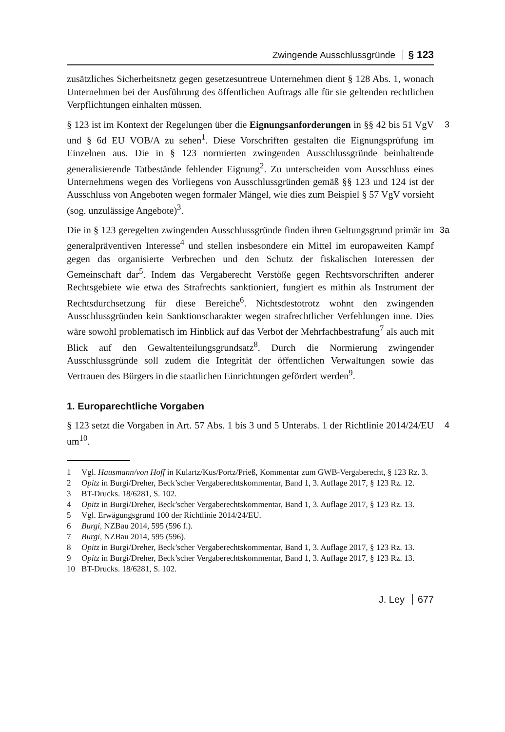Zwingende Ausschlussgründe § 123
zusätzliches Sicherheitsnetz gegen gesetzesuntreue Unternehmen dient § 128 Abs. 1, wonach Unternehmen bei der Ausführung des öffentlichen Auftrags alle für sie geltenden rechtlichen Verpflichtungen einhalten müssen.
3 § 123 ist im Kontext der Regelungen über die Eignungsanforderungen in §§ 42 bis 51 VgV und § 6d EU VOB/A zu sehen<sup>1</sup>. Diese Vorschriften gestalten die Eignungsprüfung im Einzelnen aus. Die in § 123 normierten zwingenden Ausschlussgründe beinhaltende generalisierende Tatbestände fehlender Eignung<sup>2</sup>. Zu unterscheiden vom Ausschluss eines Unternehmens wegen des Vorliegens von Ausschlussgründen gemäß §§ 123 und 124 ist der Ausschluss von Angeboten wegen formaler Mängel, wie dies zum Beispiel § 57 VgV vorsieht (sog. unzulässige Angebote)<sup>3</sup>.
3a Die in § 123 geregelten zwingenden Ausschlussgründe finden ihren Geltungsgrund primär im generalpräventiven Interesse<sup>4</sup> und stellen insbesondere ein Mittel im europaweiten Kampf gegen das organisierte Verbrechen und den Schutz der fiskalischen Interessen der Gemeinschaft dar<sup>5</sup>. Indem das Vergaberecht Verstöße gegen Rechtsvorschriften anderer Rechtsgebiete wie etwa des Strafrechts sanktioniert, fungiert es mithin als Instrument der Rechtsdurchsetzung für diese Bereiche<sup>6</sup>. Nichtsdestotrotz wohnt den zwingenden Ausschlussgründen kein Sanktionscharakter wegen strafrechtlicher Verfehlungen inne. Dies wäre sowohl problematisch im Hinblick auf das Verbot der Mehrfachbestrafung<sup>7</sup> als auch mit Blick auf den Gewaltenteilungsgrundsatz<sup>8</sup>. Durch die Normierung zwingender Ausschlussgründe soll zudem die Integrität der öffentlichen Verwaltungen sowie das Vertrauen des Bürgers in die staatlichen Einrichtungen gefördert werden<sup>9</sup>.
1. Europarechtliche Vorgaben
4 § 123 setzt die Vorgaben in Art. 57 Abs. 1 bis 3 und 5 Unterabs. 1 der Richtlinie 2014/24/EU um<sup>10</sup>.
1 Vgl. Hausmann/von Hoff in Kulartz/Kus/Portz/Prieß, Kommentar zum GWB-Vergaberecht, § 123 Rz. 3.
2 Opitz in Burgi/Dreher, Beck’scher Vergaberechtskommentar, Band 1, 3. Auflage 2017, § 123 Rz. 12.
3 BT-Drucks. 18/6281, S. 102.
4 Opitz in Burgi/Dreher, Beck’scher Vergaberechtskommentar, Band 1, 3. Auflage 2017, § 123 Rz. 13.
5 Vgl. Erwägungsgrund 100 der Richtlinie 2014/24/EU.
6 Burgi, NZBau 2014, 595 (596 f.).
7 Burgi, NZBau 2014, 595 (596).
8 Opitz in Burgi/Dreher, Beck’scher Vergaberechtskommentar, Band 1, 3. Auflage 2017, § 123 Rz. 13.
9 Opitz in Burgi/Dreher, Beck’scher Vergaberechtskommentar, Band 1, 3. Auflage 2017, § 123 Rz. 13.
10 BT-Drucks. 18/6281, S. 102.
J. Ley 677